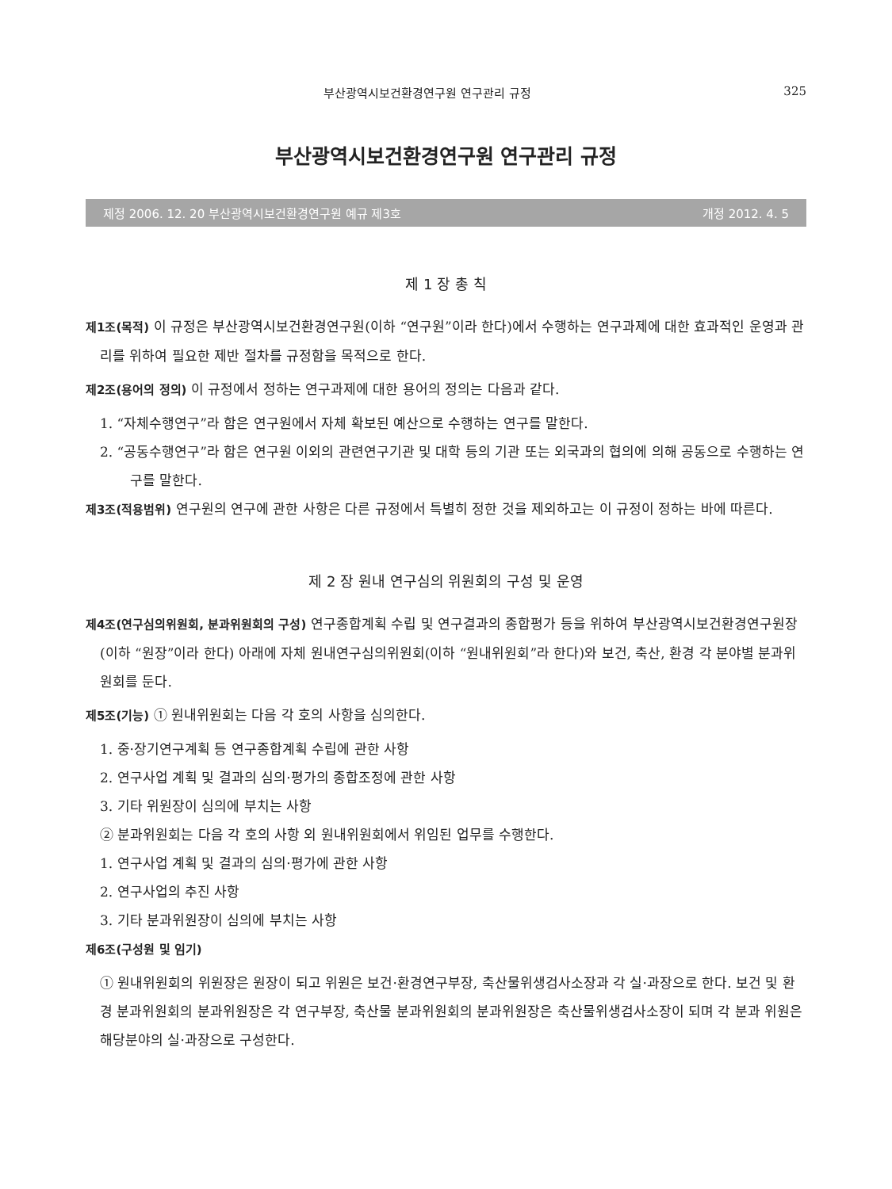부산광역시보건환경연구원 연구관리 규정 325
부산광역시보건환경연구원 연구관리 규정
제정 2006. 12. 20 부산광역시보건환경연구원 예규 제3호 개정 2012. 4. 5
제 1 장 총 칙
제1조(목적) 이 규정은 부산광역시보건환경연구원(이하 “연구원”이라 한다)에서 수행하는 연구과제에 대한 효과적인 운영과 관리를 위하여 필요한 제반 절차를 규정함을 목적으로 한다.
제2조(용어의 정의) 이 규정에서 정하는 연구과제에 대한 용어의 정의는 다음과 같다.
1. “자체수행연구”라 함은 연구원에서 자체 확보된 예산으로 수행하는 연구를 말한다.
2. “공동수행연구”라 함은 연구원 이외의 관련연구기관 및 대학 등의 기관 또는 외국과의 협의에 의해 공동으로 수행하는 연구를 말한다.
제3조(적용범위) 연구원의 연구에 관한 사항은 다른 규정에서 특별히 정한 것을 제외하고는 이 규정이 정하는 바에 따른다.
제 2 장 원내 연구심의 위원회의 구성 및 운영
제4조(연구심의위원회, 분과위원회의 구성) 연구종합계획 수립 및 연구결과의 종합평가 등을 위하여 부산광역시보건환경연구원장(이하 “원장”이라 한다) 아래에 자체 원내연구심의위원회(이하 “원내위원회”라 한다)와 보건, 축산, 환경 각 분야별 분과위원회를 둔다.
제5조(기능) ① 원내위원회는 다음 각 호의 사항을 심의한다.
1. 중·장기연구계획 등 연구종합계획 수립에 관한 사항
2. 연구사업 계획 및 결과의 심의·평가의 종합조정에 관한 사항
3. 기타 위원장이 심의에 부치는 사항
② 분과위원회는 다음 각 호의 사항 외 원내위원회에서 위임된 업무를 수행한다.
1. 연구사업 계획 및 결과의 심의·평가에 관한 사항
2. 연구사업의 추진 사항
3. 기타 분과위원장이 심의에 부치는 사항
제6조(구성원 및 임기)
① 원내위원회의 위원장은 원장이 되고 위원은 보건·환경연구부장, 축산물위생검사소장과 각 실·과장으로 한다. 보건 및 환경 분과위원회의 분과위원장은 각 연구부장, 축산물 분과위원회의 분과위원장은 축산물위생검사소장이 되며 각 분과 위원은 해당분야의 실·과장으로 구성한다.